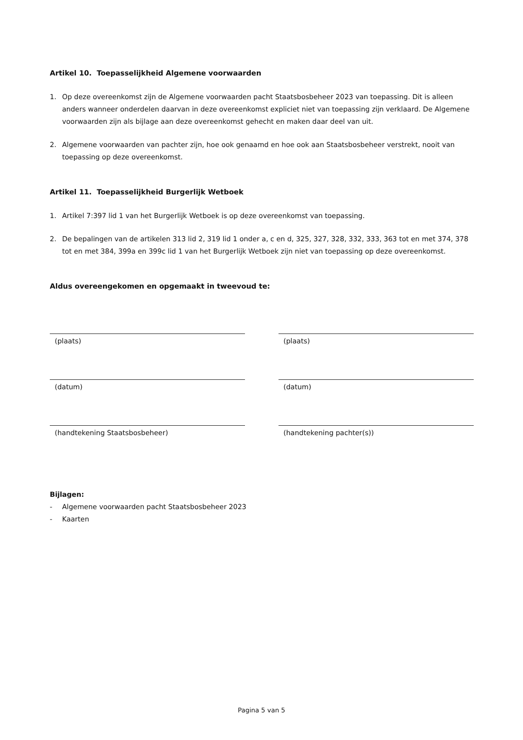Artikel 10. Toepasselijkheid Algemene voorwaarden
1. Op deze overeenkomst zijn de Algemene voorwaarden pacht Staatsbosbeheer 2023 van toepassing. Dit is alleen anders wanneer onderdelen daarvan in deze overeenkomst expliciet niet van toepassing zijn verklaard. De Algemene voorwaarden zijn als bijlage aan deze overeenkomst gehecht en maken daar deel van uit.
2. Algemene voorwaarden van pachter zijn, hoe ook genaamd en hoe ook aan Staatsbosbeheer verstrekt, nooit van toepassing op deze overeenkomst.
Artikel 11. Toepasselijkheid Burgerlijk Wetboek
1. Artikel 7:397 lid 1 van het Burgerlijk Wetboek is op deze overeenkomst van toepassing.
2. De bepalingen van de artikelen 313 lid 2, 319 lid 1 onder a, c en d, 325, 327, 328, 332, 333, 363 tot en met 374, 378 tot en met 384, 399a en 399c lid 1 van het Burgerlijk Wetboek zijn niet van toepassing op deze overeenkomst.
Aldus overeengekomen en opgemaakt in tweevoud te:
(plaats)
(datum)
(handtekening Staatsbosbeheer)
(plaats)
(datum)
(handtekening pachter(s))
Bijlagen:
- Algemene voorwaarden pacht Staatsbosbeheer 2023
- Kaarten
Pagina 5 van 5